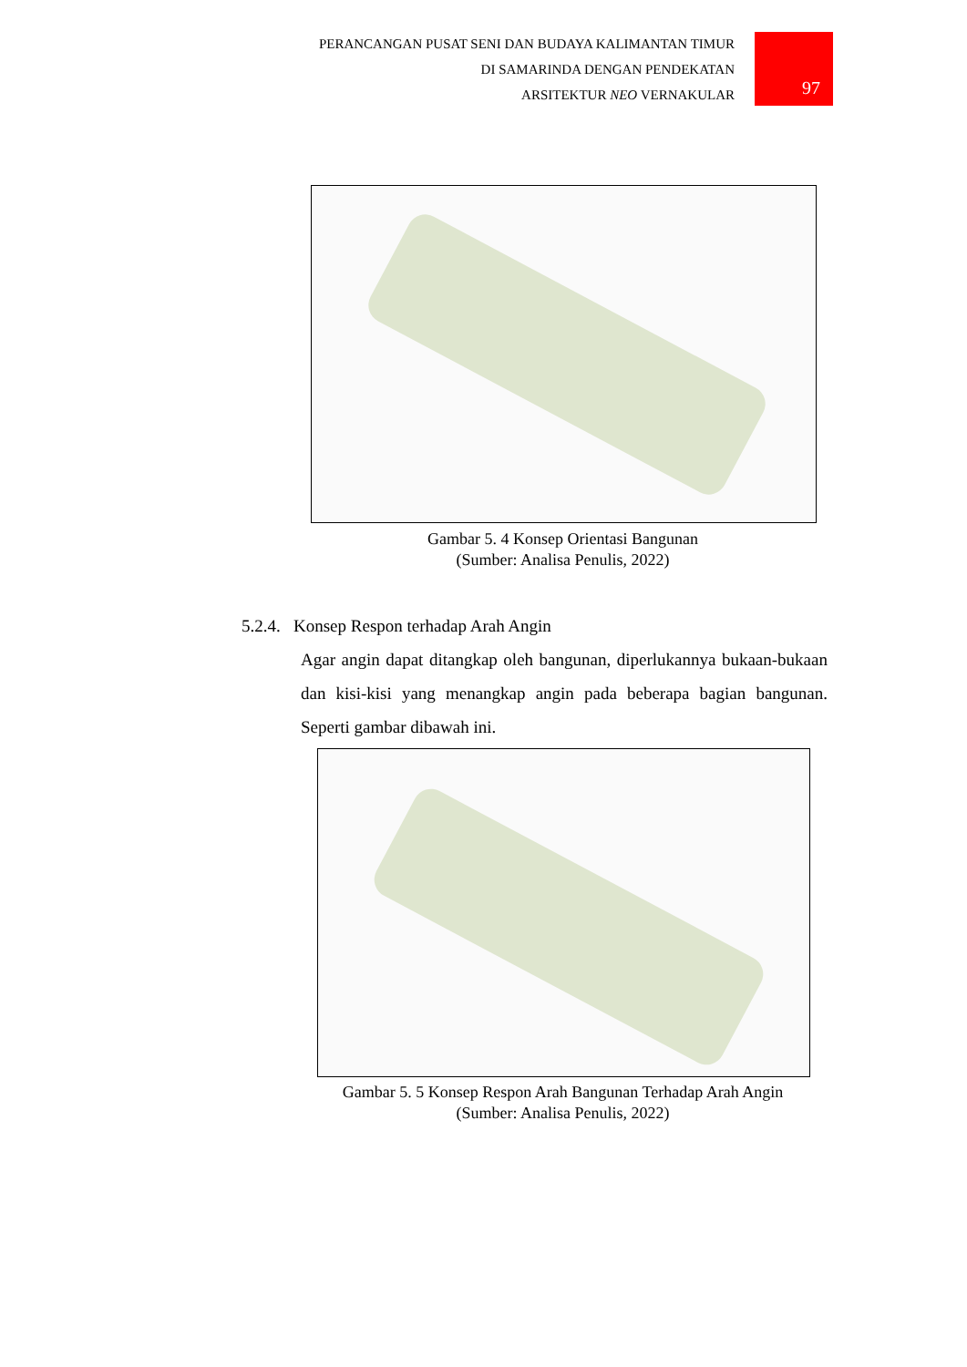PERANCANGAN PUSAT SENI DAN BUDAYA KALIMANTAN TIMUR
DI SAMARINDA DENGAN PENDEKATAN
ARSITEKTUR NEO VERNAKULAR
97
Gambar 5. 4 Konsep Orientasi Bangunan
(Sumber: Analisa Penulis, 2022)
5.2.4. Konsep Respon terhadap Arah Angin
Agar angin dapat ditangkap oleh bangunan, diperlukannya bukaan-bukaan dan kisi-kisi yang menangkap angin pada beberapa bagian bangunan. Seperti gambar dibawah ini.
Gambar 5. 5 Konsep Respon Arah Bangunan Terhadap Arah Angin
(Sumber: Analisa Penulis, 2022)